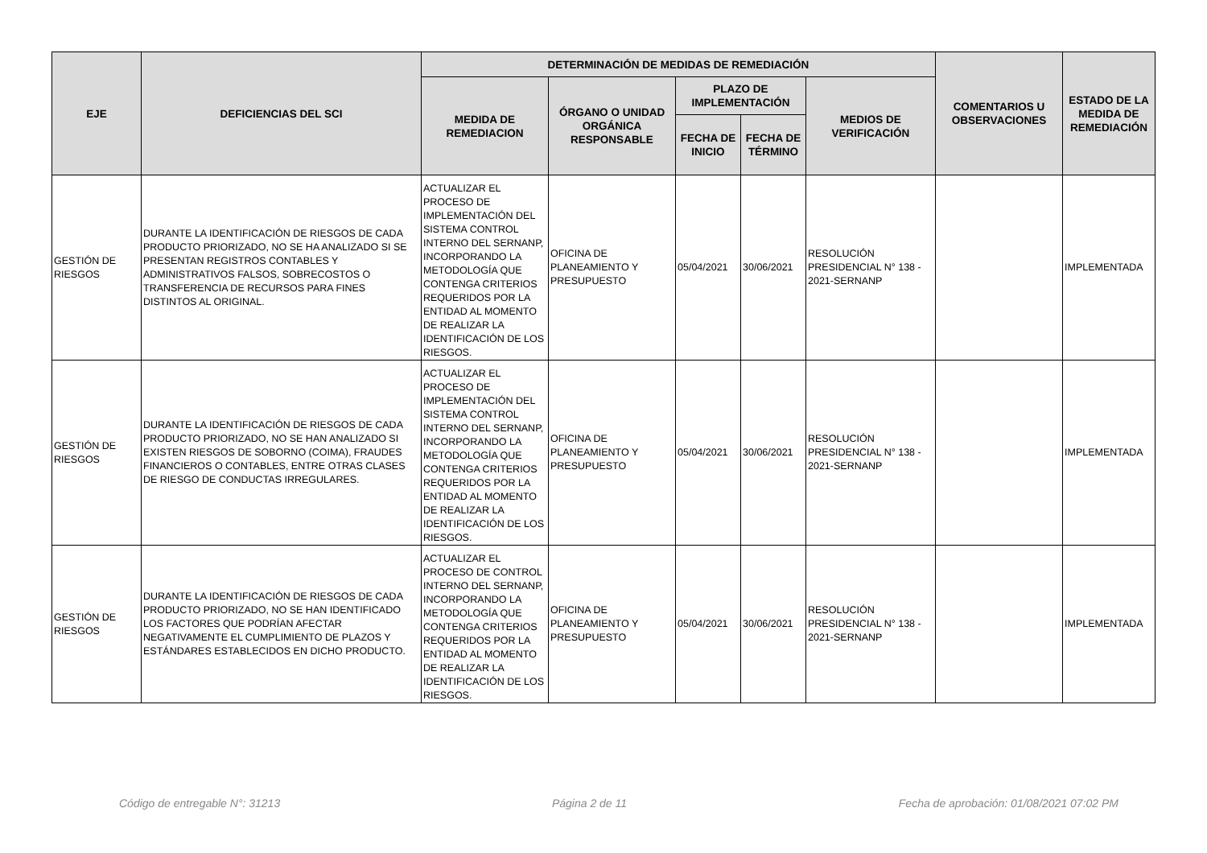| EJE | DEFICIENCIAS DEL SCI | DETERMINACIÓN DE MEDIDAS DE REMEDIACIÓN | | | | | COMENTARIOS U OBSERVACIONES | ESTADO DE LA MEDIDA DE REMEDIACIÓN |
| --- | --- | --- | --- | --- | --- | --- | --- | --- |
| | | MEDIDA DE REMEDIACION | ÓRGANO O UNIDAD ORGÁNICA RESPONSABLE | PLAZO DE IMPLEMENTACIÓN | | MEDIOS DE VERIFICACIÓN | | |
| | | | | FECHA DE INICIO | FECHA DE TÉRMINO | | | |
| GESTIÓN DE RIESGOS | DURANTE LA IDENTIFICACIÓN DE RIESGOS DE CADA PRODUCTO PRIORIZADO, NO SE HA ANALIZADO SI SE PRESENTAN REGISTROS CONTABLES Y ADMINISTRATIVOS FALSOS, SOBRECOSTOS O TRANSFERENCIA DE RECURSOS PARA FINES DISTINTOS AL ORIGINAL. | ACTUALIZAR EL PROCESO DE IMPLEMENTACIÓN DEL SISTEMA CONTROL INTERNO DEL SERNANP, INCORPORANDO LA METODOLOGÍA QUE CONTENGA CRITERIOS REQUERIDOS POR LA ENTIDAD AL MOMENTO DE REALIZAR LA IDENTIFICACIÓN DE LOS RIESGOS. | OFICINA DE PLANEAMIENTO Y PRESUPUESTO | 05/04/2021 | 30/06/2021 | RESOLUCIÓN PRESIDENCIAL N° 138 - 2021-SERNANP | | IMPLEMENTADA |
| GESTIÓN DE RIESGOS | DURANTE LA IDENTIFICACIÓN DE RIESGOS DE CADA PRODUCTO PRIORIZADO, NO SE HAN ANALIZADO SI EXISTEN RIESGOS DE SOBORNO (COIMA), FRAUDES FINANCIEROS O CONTABLES, ENTRE OTRAS CLASES DE RIESGO DE CONDUCTAS IRREGULARES. | ACTUALIZAR EL PROCESO DE IMPLEMENTACIÓN DEL SISTEMA CONTROL INTERNO DEL SERNANP, INCORPORANDO LA METODOLOGÍA QUE CONTENGA CRITERIOS REQUERIDOS POR LA ENTIDAD AL MOMENTO DE REALIZAR LA IDENTIFICACIÓN DE LOS RIESGOS. | OFICINA DE PLANEAMIENTO Y PRESUPUESTO | 05/04/2021 | 30/06/2021 | RESOLUCIÓN PRESIDENCIAL N° 138 - 2021-SERNANP | | IMPLEMENTADA |
| GESTIÓN DE RIESGOS | DURANTE LA IDENTIFICACIÓN DE RIESGOS DE CADA PRODUCTO PRIORIZADO, NO SE HAN IDENTIFICADO LOS FACTORES QUE PODRÍAN AFECTAR NEGATIVAMENTE EL CUMPLIMIENTO DE PLAZOS Y ESTÁNDARES ESTABLECIDOS EN DICHO PRODUCTO. | ACTUALIZAR EL PROCESO DE CONTROL INTERNO DEL SERNANP, INCORPORANDO LA METODOLOGÍA QUE CONTENGA CRITERIOS REQUERIDOS POR LA ENTIDAD AL MOMENTO DE REALIZAR LA IDENTIFICACIÓN DE LOS RIESGOS. | OFICINA DE PLANEAMIENTO Y PRESUPUESTO | 05/04/2021 | 30/06/2021 | RESOLUCIÓN PRESIDENCIAL N° 138 - 2021-SERNANP | | IMPLEMENTADA |
Código de entregable N°: 31213 Página 2 de 11 Fecha de aprobación: 01/08/2021 07:02 PM